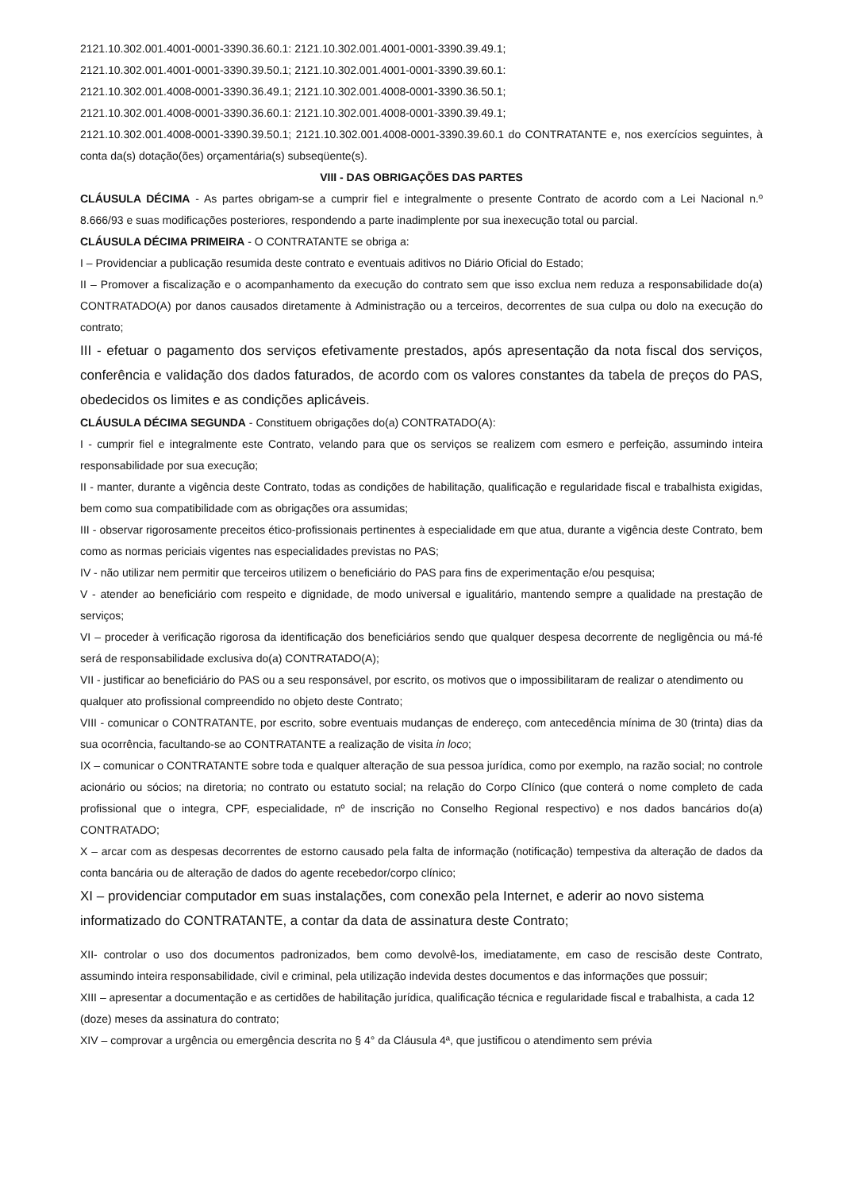2121.10.302.001.4001-0001-3390.36.60.1: 2121.10.302.001.4001-0001-3390.39.49.1;
2121.10.302.001.4001-0001-3390.39.50.1; 2121.10.302.001.4001-0001-3390.39.60.1:
2121.10.302.001.4008-0001-3390.36.49.1; 2121.10.302.001.4008-0001-3390.36.50.1;
2121.10.302.001.4008-0001-3390.36.60.1: 2121.10.302.001.4008-0001-3390.39.49.1;
2121.10.302.001.4008-0001-3390.39.50.1; 2121.10.302.001.4008-0001-3390.39.60.1 do CONTRATANTE e, nos exercícios seguintes, à conta da(s) dotação(ões) orçamentária(s) subseqüente(s).
VIII - DAS OBRIGAÇÕES DAS PARTES
CLÁUSULA DÉCIMA - As partes obrigam-se a cumprir fiel e integralmente o presente Contrato de acordo com a Lei Nacional n.º 8.666/93 e suas modificações posteriores, respondendo a parte inadimplente por sua inexecução total ou parcial.
CLÁUSULA DÉCIMA PRIMEIRA - O CONTRATANTE se obriga a:
I – Providenciar a publicação resumida deste contrato e eventuais aditivos no Diário Oficial do Estado;
II – Promover a fiscalização e o acompanhamento da execução do contrato sem que isso exclua nem reduza a responsabilidade do(a) CONTRATADO(A) por danos causados diretamente à Administração ou a terceiros, decorrentes de sua culpa ou dolo na execução do contrato;
III - efetuar o pagamento dos serviços efetivamente prestados, após apresentação da nota fiscal dos serviços, conferência e validação dos dados faturados, de acordo com os valores constantes da tabela de preços do PAS, obedecidos os limites e as condições aplicáveis.
CLÁUSULA DÉCIMA SEGUNDA - Constituem obrigações do(a) CONTRATADO(A):
I - cumprir fiel e integralmente este Contrato, velando para que os serviços se realizem com esmero e perfeição, assumindo inteira responsabilidade por sua execução;
II - manter, durante a vigência deste Contrato, todas as condições de habilitação, qualificação e regularidade fiscal e trabalhista exigidas, bem como sua compatibilidade com as obrigações ora assumidas;
III - observar rigorosamente preceitos ético-profissionais pertinentes à especialidade em que atua, durante a vigência deste Contrato, bem como as normas periciais vigentes nas especialidades previstas no PAS;
IV - não utilizar nem permitir que terceiros utilizem o beneficiário do PAS para fins de experimentação e/ou pesquisa;
V - atender ao beneficiário com respeito e dignidade, de modo universal e igualitário, mantendo sempre a qualidade na prestação de serviços;
VI – proceder à verificação rigorosa da identificação dos beneficiários sendo que qualquer despesa decorrente de negligência ou má-fé será de responsabilidade exclusiva do(a) CONTRATADO(A);
VII - justificar ao beneficiário do PAS ou a seu responsável, por escrito, os motivos que o impossibilitaram de realizar o atendimento ou qualquer ato profissional compreendido no objeto deste Contrato;
VIII - comunicar o CONTRATANTE, por escrito, sobre eventuais mudanças de endereço, com antecedência mínima de 30 (trinta) dias da sua ocorrência, facultando-se ao CONTRATANTE a realização de visita in loco;
IX – comunicar o CONTRATANTE sobre toda e qualquer alteração de sua pessoa jurídica, como por exemplo, na razão social; no controle acionário ou sócios; na diretoria; no contrato ou estatuto social; na relação do Corpo Clínico (que conterá o nome completo de cada profissional que o integra, CPF, especialidade, nº de inscrição no Conselho Regional respectivo) e nos dados bancários do(a) CONTRATADO;
X – arcar com as despesas decorrentes de estorno causado pela falta de informação (notificação) tempestiva da alteração de dados da conta bancária ou de alteração de dados do agente recebedor/corpo clínico;
XI – providenciar computador em suas instalações, com conexão pela Internet, e aderir ao novo sistema informatizado do CONTRATANTE, a contar da data de assinatura deste Contrato;
XII- controlar o uso dos documentos padronizados, bem como devolvê-los, imediatamente, em caso de rescisão deste Contrato, assumindo inteira responsabilidade, civil e criminal, pela utilização indevida destes documentos e das informações que possuir;
XIII – apresentar a documentação e as certidões de habilitação jurídica, qualificação técnica e regularidade fiscal e trabalhista, a cada 12 (doze) meses da assinatura do contrato;
XIV – comprovar a urgência ou emergência descrita no § 4° da Cláusula 4ª, que justificou o atendimento sem prévia